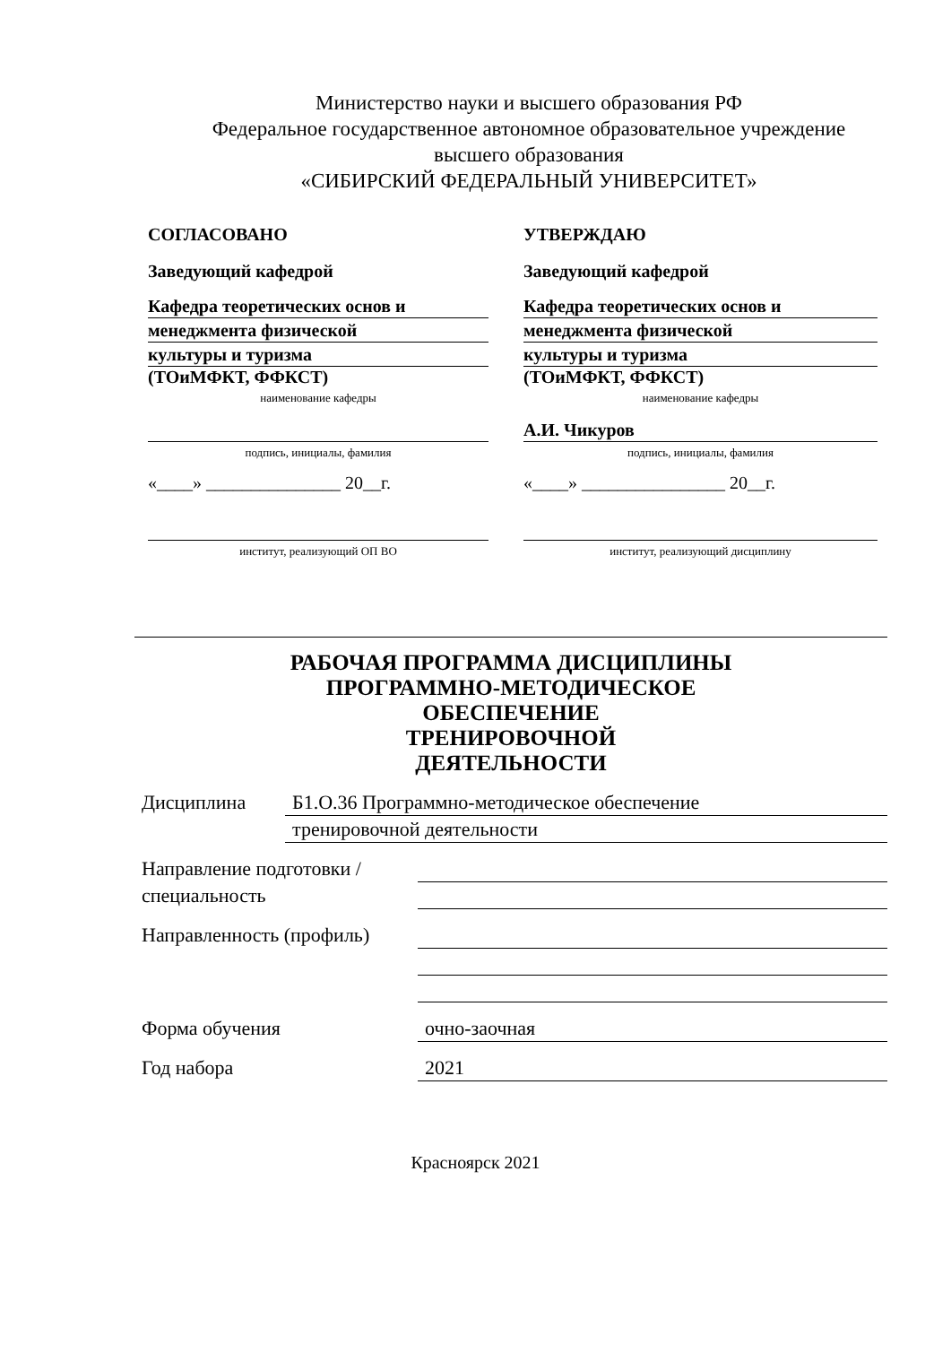Министерство науки и высшего образования РФ
Федеральное государственное автономное образовательное учреждение
высшего образования
«СИБИРСКИЙ ФЕДЕРАЛЬНЫЙ УНИВЕРСИТЕТ»
СОГЛАСОВАНО
Заведующий кафедрой
Кафедра теоретических основ и
менеджмента физической
культуры и туризма
(ТОиМФКТ, ФФКСТ)
наименование кафедры
подпись, инициалы, фамилия
«____» _______________ 20__г.
институт, реализующий ОП ВО
УТВЕРЖДАЮ
Заведующий кафедрой
Кафедра теоретических основ и
менеджмента физической
культуры и туризма
(ТОиМФКТ, ФФКСТ)
наименование кафедры
А.И. Чикуров
подпись, инициалы, фамилия
«____» ________________ 20__г.
институт, реализующий дисциплину
РАБОЧАЯ ПРОГРАММА ДИСЦИПЛИНЫ
ПРОГРАММНО-МЕТОДИЧЕСКОЕ
ОБЕСПЕЧЕНИЕ
ТРЕНИРОВОЧНОЙ
ДЕЯТЕЛЬНОСТИ
Дисциплина
Б1.О.36 Программно-методическое обеспечение
тренировочной деятельности
Направление подготовки / специальность
Направленность (профиль)
Форма обучения
очно-заочная
Год набора
2021
Красноярск 2021